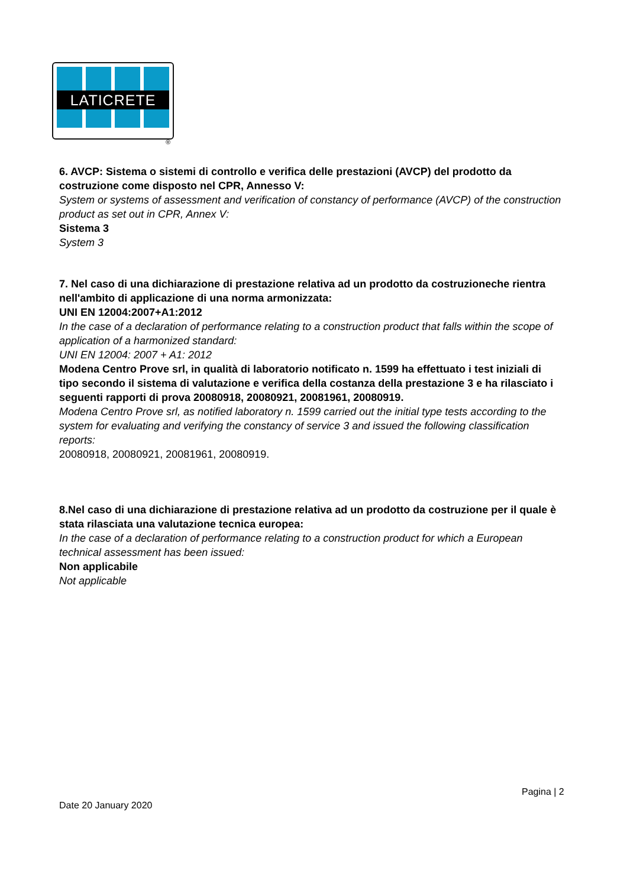LATICRETE
®
6. AVCP: Sistema o sistemi di controllo e verifica delle prestazioni (AVCP) del prodotto da costruzione come disposto nel CPR, Annesso V:
System or systems of assessment and verification of constancy of performance (AVCP) of the construction product as set out in CPR, Annex V:
Sistema 3
System 3
7. Nel caso di una dichiarazione di prestazione relativa ad un prodotto da costruzioneche rientra nell'ambito di applicazione di una norma armonizzata:
UNI EN 12004:2007+A1:2012
In the case of a declaration of performance relating to a construction product that falls within the scope of application of a harmonized standard:
UNI EN 12004: 2007 + A1: 2012
Modena Centro Prove srl, in qualità di laboratorio notificato n. 1599 ha effettuato i test iniziali di tipo secondo il sistema di valutazione e verifica della costanza della prestazione 3 e ha rilasciato i seguenti rapporti di prova 20080918, 20080921, 20081961, 20080919.
Modena Centro Prove srl, as notified laboratory n. 1599 carried out the initial type tests according to the system for evaluating and verifying the constancy of service 3 and issued the following classification reports:
20080918, 20080921, 20081961, 20080919.
8.Nel caso di una dichiarazione di prestazione relativa ad un prodotto da costruzione per il quale è stata rilasciata una valutazione tecnica europea:
In the case of a declaration of performance relating to a construction product for which a European technical assessment has been issued:
Non applicabile
Not applicable
Pagina | 2
Date 20 January 2020